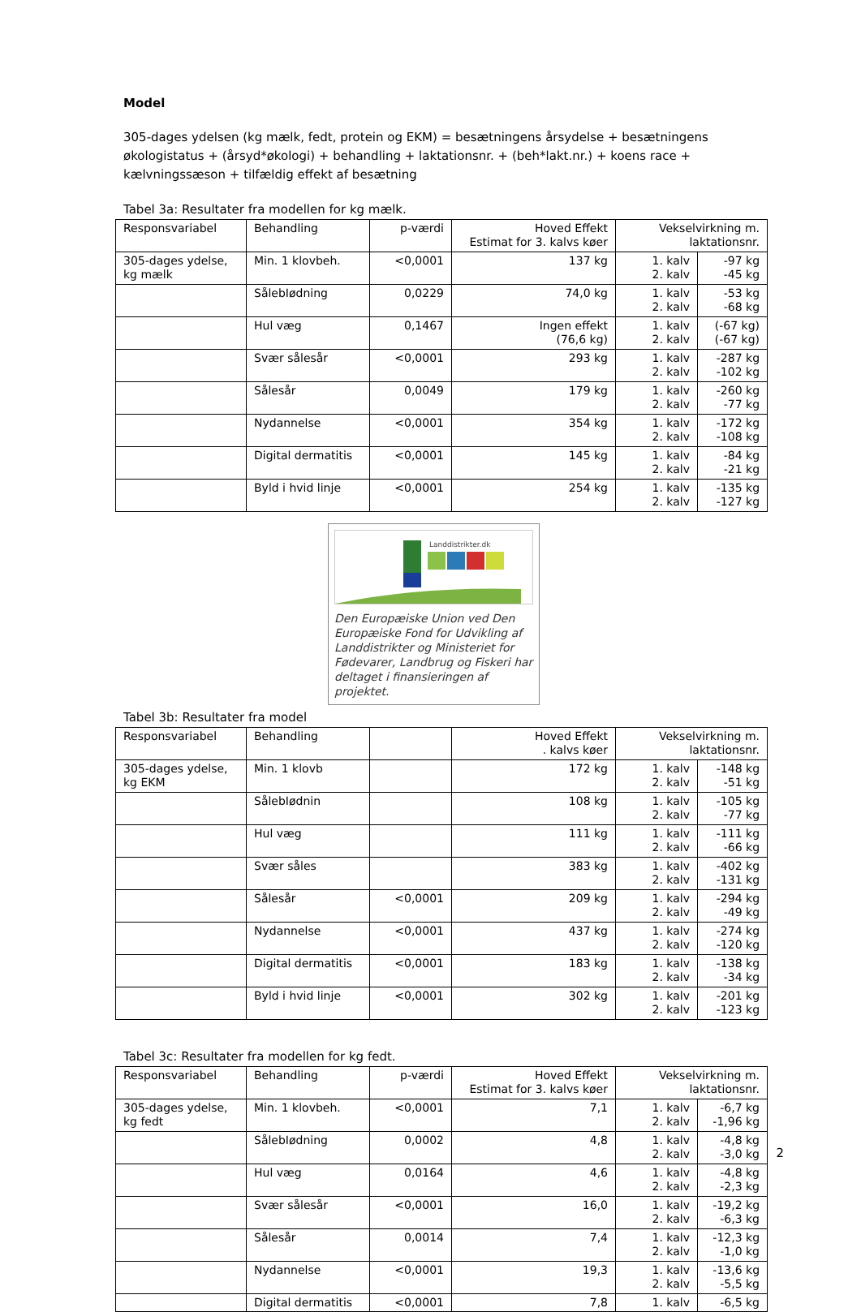Model
305-dages ydelsen (kg mælk, fedt, protein og EKM) = besætningens årsydelse + besætningens økologistatus + (årsyd*økologi) + behandling + laktationsnr. + (beh*lakt.nr.) + koens race + kælvningssæson + tilfældig effekt af besætning
Tabel 3a: Resultater fra modellen for kg mælk.
| Responsvariabel | Behandling | p-værdi | Hoved Effekt Estimat for 3. kalvs køer | Vekselvirkning m. laktationsnr. | |
| 305-dages ydelse, kg mælk | Min. 1 klovbeh. | <0,0001 | 137 kg | 1. kalv 2. kalv | -97 kg -45 kg |
| | SålebIødning | 0,0229 | 74,0 kg | 1. kalv 2. kalv | -53 kg -68 kg |
| | Hul væg | 0,1467 | Ingen effekt (76,6 kg) | 1. kalv 2. kalv | (-67 kg) (-67 kg) |
| | Svær sålesår | <0,0001 | 293 kg | 1. kalv 2. kalv | -287 kg -102 kg |
| | Sålesår | 0,0049 | 179 kg | 1. kalv 2. kalv | -260 kg -77 kg |
| | Nydannelse | <0,0001 | 354 kg | 1. kalv 2. kalv | -172 kg -108 kg |
| | Digital dermatitis | <0,0001 | 145 kg | 1. kalv 2. kalv | -84 kg -21 kg |
| | Byld i hvid linje | <0,0001 | 254 kg | 1. kalv 2. kalv | -135 kg -127 kg |
Landdistrikter.dk
Den Europæiske Union ved Den Europæiske Fond for Udvikling af Landdistrikter og Ministeriet for Fødevarer, Landbrug og Fiskeri har deltaget i finansieringen af projektet.
Tabel 3b: Resultater fra model
| Responsvariabel | Behandling | | Hoved Effekt . kalvs køer | Vekselvirkning m. laktationsnr. | |
| 305-dages ydelse, kg EKM | Min. 1 klovb | | 172 kg | 1. kalv 2. kalv | -148 kg -51 kg |
| | SålebIødnin | | 108 kg | 1. kalv 2. kalv | -105 kg -77 kg |
| | Hul væg | | 111 kg | 1. kalv 2. kalv | -111 kg -66 kg |
| | Svær såles | | 383 kg | 1. kalv 2. kalv | -402 kg -131 kg |
| | Sålesår | <0,0001 | 209 kg | 1. kalv 2. kalv | -294 kg -49 kg |
| | Nydannelse | <0,0001 | 437 kg | 1. kalv 2. kalv | -274 kg -120 kg |
| | Digital dermatitis | <0,0001 | 183 kg | 1. kalv 2. kalv | -138 kg -34 kg |
| | Byld i hvid linje | <0,0001 | 302 kg | 1. kalv 2. kalv | -201 kg -123 kg |
Tabel 3c: Resultater fra modellen for kg fedt.
| Responsvariabel | Behandling | p-værdi | Hoved Effekt Estimat for 3. kalvs køer | Vekselvirkning m. laktationsnr. | |
| 305-dages ydelse, kg fedt | Min. 1 klovbeh. | <0,0001 | 7,1 | 1. kalv 2. kalv | -6,7 kg -1,96 kg |
| | SålebIødning | 0,0002 | 4,8 | 1. kalv 2. kalv | -4,8 kg -3,0 kg |
| | Hul væg | 0,0164 | 4,6 | 1. kalv 2. kalv | -4,8 kg -2,3 kg |
| | Svær sålesår | <0,0001 | 16,0 | 1. kalv 2. kalv | -19,2 kg -6,3 kg |
| | Sålesår | 0,0014 | 7,4 | 1. kalv 2. kalv | -12,3 kg -1,0 kg |
| | Nydannelse | <0,0001 | 19,3 | 1. kalv 2. kalv | -13,6 kg -5,5 kg |
| | Digital dermatitis | <0,0001 | 7,8 | 1. kalv | -6,5 kg |
2